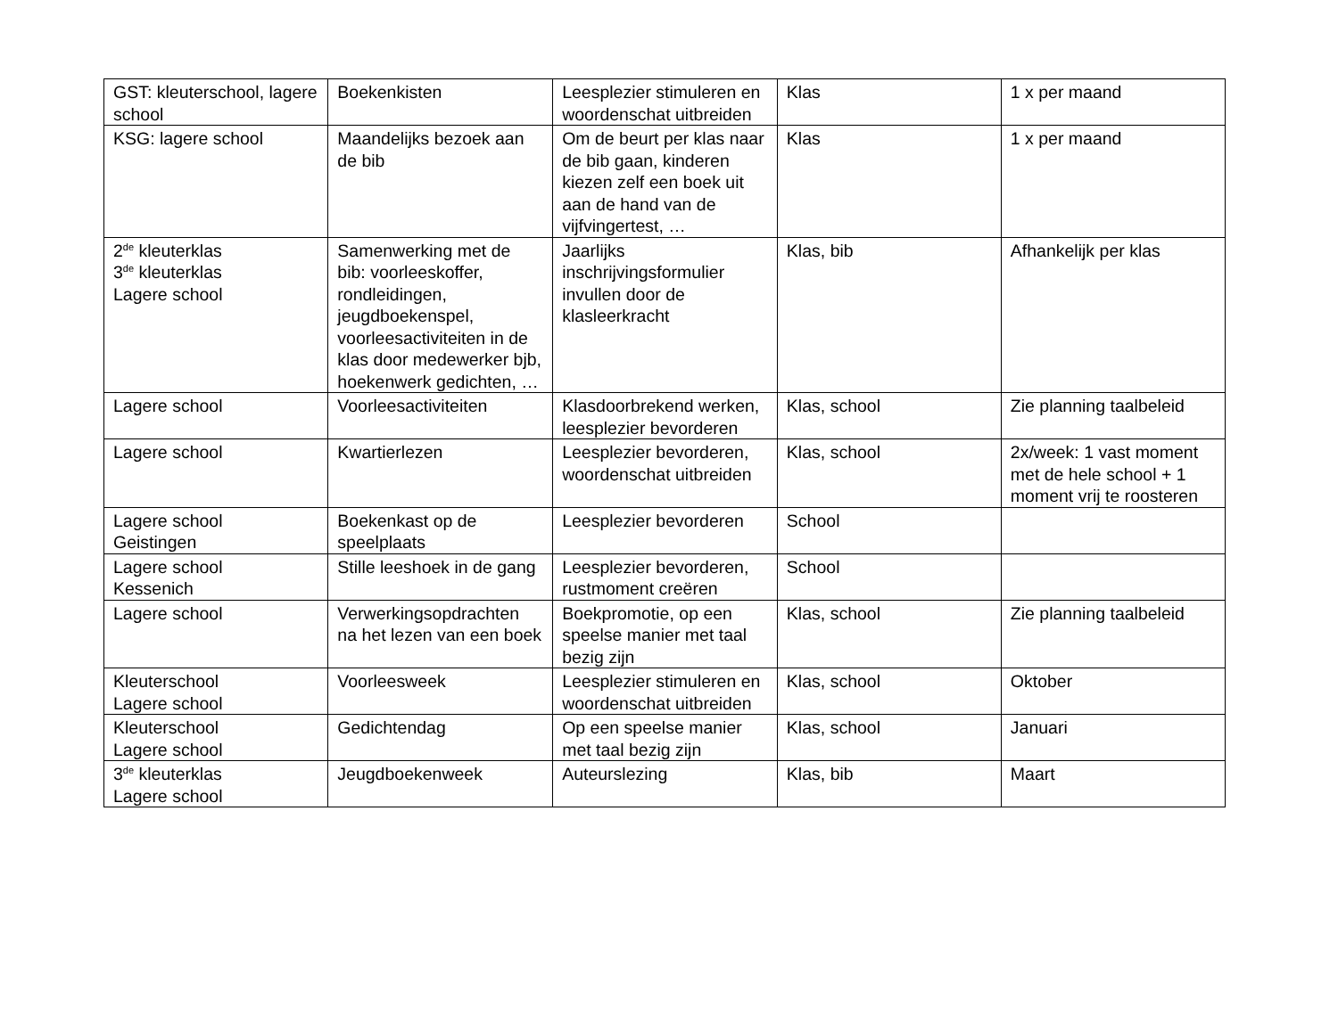| GST: kleuterschool, lagere school | Boekenkisten | Leesplezier stimuleren en woordenschat uitbreiden | Klas | 1 x per maand |
| KSG: lagere school | Maandelijks bezoek aan de bib | Om de beurt per klas naar de bib gaan, kinderen kiezen zelf een boek uit aan de hand van de vijfvingertest, … | Klas | 1 x per maand |
| 2<sup>de</sup> kleuterklas 3<sup>de</sup> kleuterklas Lagere school | Samenwerking met de bib: voorleeskoffer, rondleidingen, jeugdboekenspel, voorleesactiviteiten in de klas door medewerker bjb, hoekenwerk gedichten, … | Jaarlijks inschrijvingsformulier invullen door de klasleerkracht | Klas, bib | Afhankelijk per klas |
| Lagere school | Voorleesactiviteiten | Klasdoorbrekend werken, leesplezier bevorderen | Klas, school | Zie planning taalbeleid |
| Lagere school | Kwartierlezen | Leesplezier bevorderen, woordenschat uitbreiden | Klas, school | 2x/week: 1 vast moment met de hele school + 1 moment vrij te roosteren |
| Lagere school Geistingen | Boekenkast op de speelplaats | Leesplezier bevorderen | School | |
| Lagere school Kessenich | Stille leeshoek in de gang | Leesplezier bevorderen, rustmoment creëren | School | |
| Lagere school | Verwerkingsopdrachten na het lezen van een boek | Boekpromotie, op een speelse manier met taal bezig zijn | Klas, school | Zie planning taalbeleid |
| Kleuterschool Lagere school | Voorleesweek | Leesplezier stimuleren en woordenschat uitbreiden | Klas, school | Oktober |
| Kleuterschool Lagere school | Gedichtendag | Op een speelse manier met taal bezig zijn | Klas, school | Januari |
| 3<sup>de</sup> kleuterklas Lagere school | Jeugdboekenweek | Auteurslezing | Klas, bib | Maart |